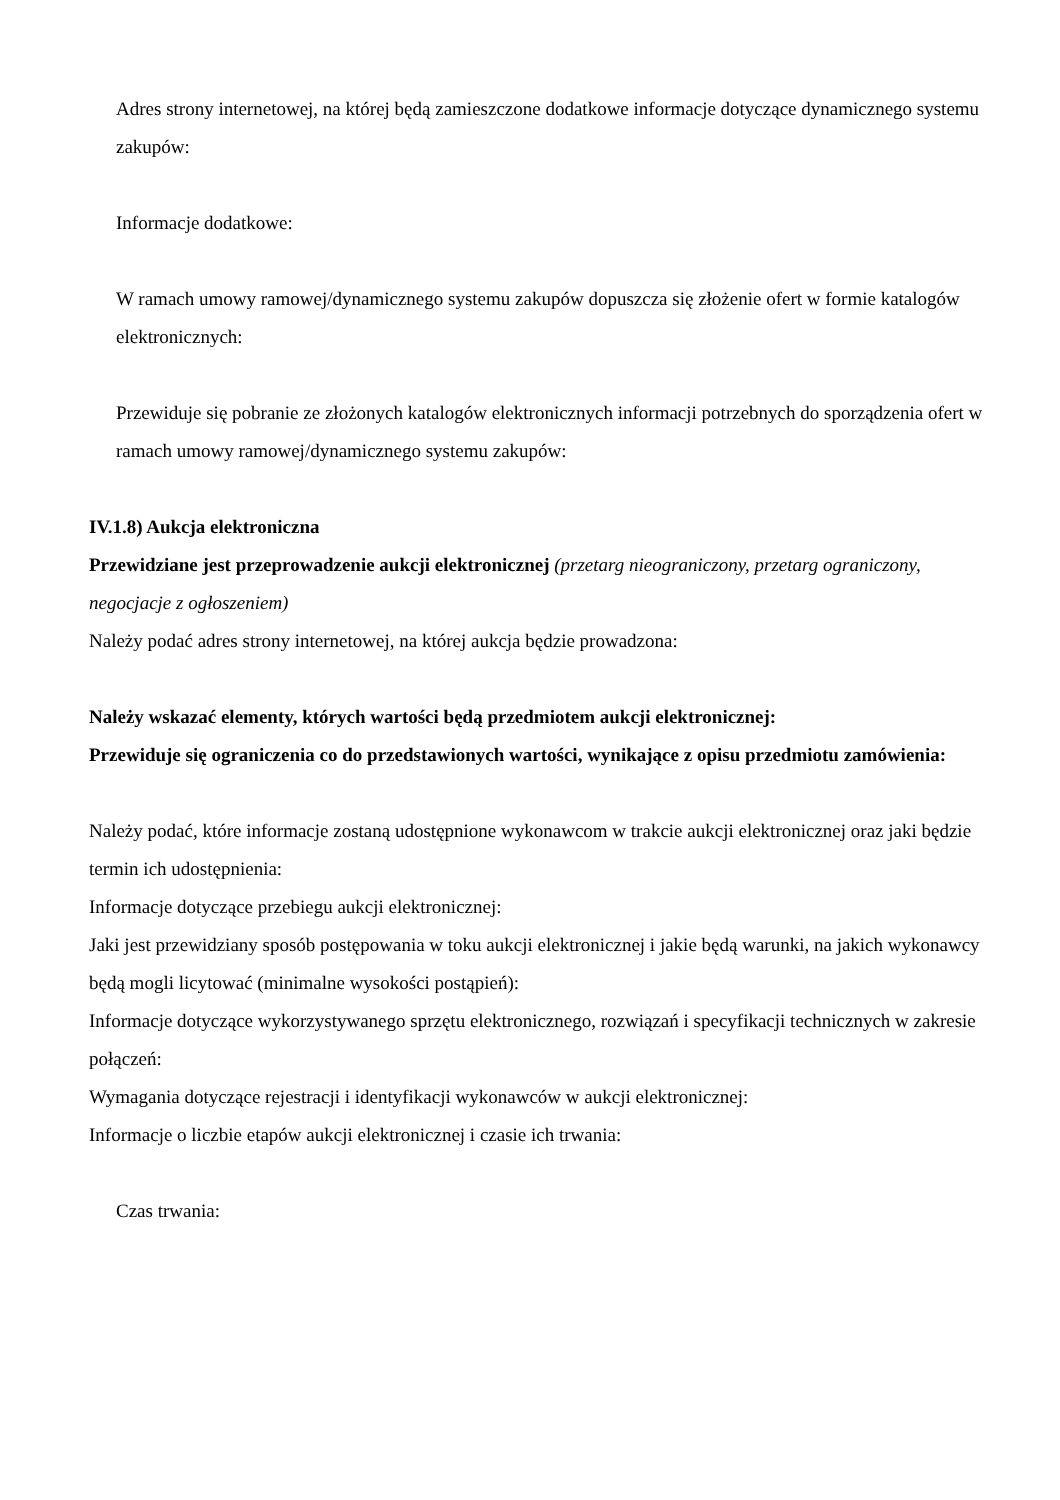Adres strony internetowej, na której będą zamieszczone dodatkowe informacje dotyczące dynamicznego systemu zakupów:
Informacje dodatkowe:
W ramach umowy ramowej/dynamicznego systemu zakupów dopuszcza się złożenie ofert w formie katalogów elektronicznych:
Przewiduje się pobranie ze złożonych katalogów elektronicznych informacji potrzebnych do sporządzenia ofert w ramach umowy ramowej/dynamicznego systemu zakupów:
IV.1.8) Aukcja elektroniczna
Przewidziane jest przeprowadzenie aukcji elektronicznej (przetarg nieograniczony, przetarg ograniczony, negocjacje z ogłoszeniem)
Należy podać adres strony internetowej, na której aukcja będzie prowadzona:
Należy wskazać elementy, których wartości będą przedmiotem aukcji elektronicznej:
Przewiduje się ograniczenia co do przedstawionych wartości, wynikające z opisu przedmiotu zamówienia:
Należy podać, które informacje zostaną udostępnione wykonawcom w trakcie aukcji elektronicznej oraz jaki będzie termin ich udostępnienia:
Informacje dotyczące przebiegu aukcji elektronicznej:
Jaki jest przewidziany sposób postępowania w toku aukcji elektronicznej i jakie będą warunki, na jakich wykonawcy będą mogli licytować (minimalne wysokości postąpień):
Informacje dotyczące wykorzystywanego sprzętu elektronicznego, rozwiązań i specyfikacji technicznych w zakresie połączeń:
Wymagania dotyczące rejestracji i identyfikacji wykonawców w aukcji elektronicznej:
Informacje o liczbie etapów aukcji elektronicznej i czasie ich trwania:
Czas trwania: